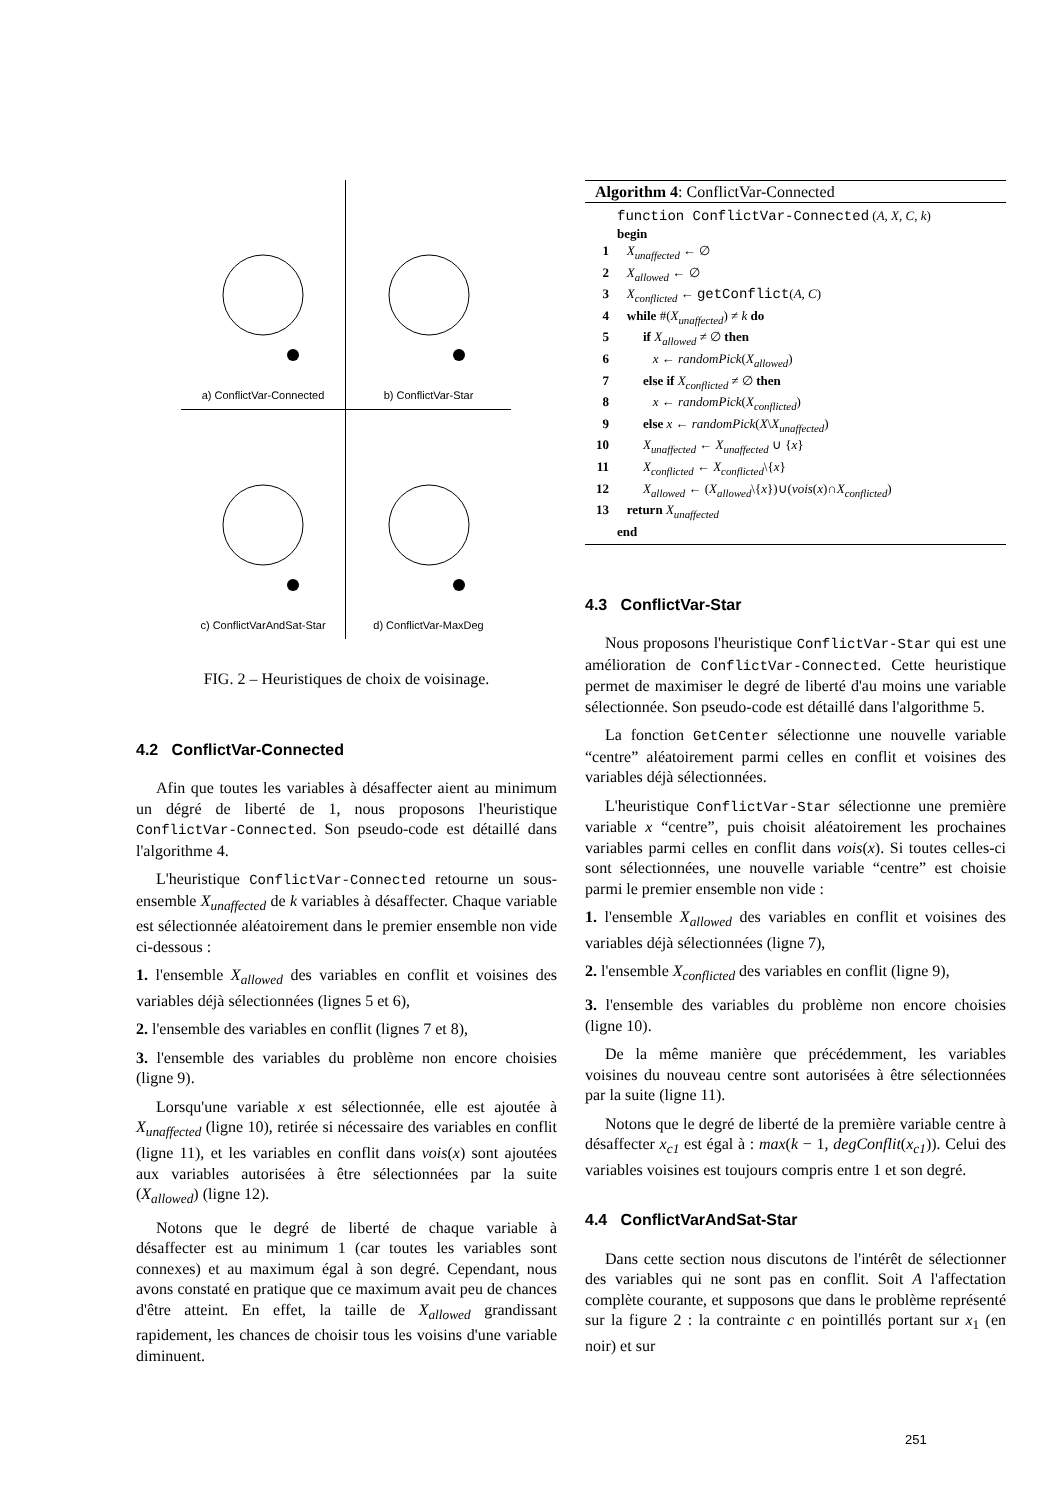a) ConflictVar-Connected
b) ConflictVar-Star
c) ConflictVarAndSat-Star
d) ConflictVar-MaxDeg
FIG. 2 – Heuristiques de choix de voisinage.
4.2 ConflictVar-Connected
Afin que toutes les variables à désaffecter aient au minimum un dégré de liberté de 1, nous proposons l'heuristique ConflictVar-Connected. Son pseudo-code est détaillé dans l'algorithme 4.
L'heuristique ConflictVar-Connected retourne un sous-ensemble X<sub>unaffected</sub> de k variables à désaffecter. Chaque variable est sélectionnée aléatoirement dans le premier ensemble non vide ci-dessous :
1. l'ensemble X<sub>allowed</sub> des variables en conflit et voisines des variables déjà sélectionnées (lignes 5 et 6),
2. l'ensemble des variables en conflit (lignes 7 et 8),
3. l'ensemble des variables du problème non encore choisies (ligne 9).
Lorsqu'une variable x est sélectionnée, elle est ajoutée à X<sub>unaffected</sub> (ligne 10), retirée si nécessaire des variables en conflit (ligne 11), et les variables en conflit dans vois(x) sont ajoutées aux variables autorisées à être sélectionnées par la suite (X<sub>allowed</sub>) (ligne 12).
Notons que le degré de liberté de chaque variable à désaffecter est au minimum 1 (car toutes les variables sont connexes) et au maximum égal à son degré. Cependant, nous avons constaté en pratique que ce maximum avait peu de chances d'être atteint. En effet, la taille de X<sub>allowed</sub> grandissant rapidement, les chances de choisir tous les voisins d'une variable diminuent.
Algorithm 4: ConflictVar-Connected
| | function ConflictVar-Connected ( A, X, C, k ) |
| | begin |
| 1 | X<sub>unaffected</sub> ← ∅ |
| 2 | X<sub>allowed</sub> ← ∅ |
| 3 | X<sub>conflicted</sub> ← getConflict ( A, C ) |
| 4 | while #( X<sub>unaffected</sub> ) ≠ k do |
| 5 | if X<sub>allowed</sub> ≠ ∅ then |
| 6 | x ← randomPick ( X<sub>allowed</sub> ) |
| 7 | else if X<sub>conflicted</sub> ≠ ∅ then |
| 8 | x ← randomPick ( X<sub>conflicted</sub> ) |
| 9 | else x ← randomPick ( X \ X<sub>unaffected</sub> ) |
| 10 | X<sub>unaffected</sub> ← X<sub>unaffected</sub> ∪ { x } |
| 11 | X<sub>conflicted</sub> ← X<sub>conflicted</sub> \{ x } |
| 12 | X<sub>allowed</sub> ← ( X<sub>allowed</sub> \{ x })∪( vois ( x )∩ X<sub>conflicted</sub> ) |
| 13 | return X<sub>unaffected</sub> |
| | end |
4.3 ConflictVar-Star
Nous proposons l'heuristique ConflictVar-Star qui est une amélioration de ConflictVar-Connected. Cette heuristique permet de maximiser le degré de liberté d'au moins une variable sélectionnée. Son pseudo-code est détaillé dans l'algorithme 5.
La fonction GetCenter sélectionne une nouvelle variable “centre” aléatoirement parmi celles en conflit et voisines des variables déjà sélectionnées.
L'heuristique ConflictVar-Star sélectionne une première variable x “centre”, puis choisit aléatoirement les prochaines variables parmi celles en conflit dans vois(x). Si toutes celles-ci sont sélectionnées, une nouvelle variable “centre” est choisie parmi le premier ensemble non vide :
1. l'ensemble X<sub>allowed</sub> des variables en conflit et voisines des variables déjà sélectionnées (ligne 7),
2. l'ensemble X<sub>conflicted</sub> des variables en conflit (ligne 9),
3. l'ensemble des variables du problème non encore choisies (ligne 10).
De la même manière que précédemment, les variables voisines du nouveau centre sont autorisées à être sélectionnées par la suite (ligne 11).
Notons que le degré de liberté de la première variable centre à désaffecter x<sub>c1</sub> est égal à : max(k − 1, degConflit(x<sub>c1</sub>)). Celui des variables voisines est toujours compris entre 1 et son degré.
4.4 ConflictVarAndSat-Star
Dans cette section nous discutons de l'intérêt de sélectionner des variables qui ne sont pas en conflit. Soit A l'affectation complète courante, et supposons que dans le problème représenté sur la figure 2 : la contrainte c en pointillés portant sur x<sub>1</sub> (en noir) et sur
251